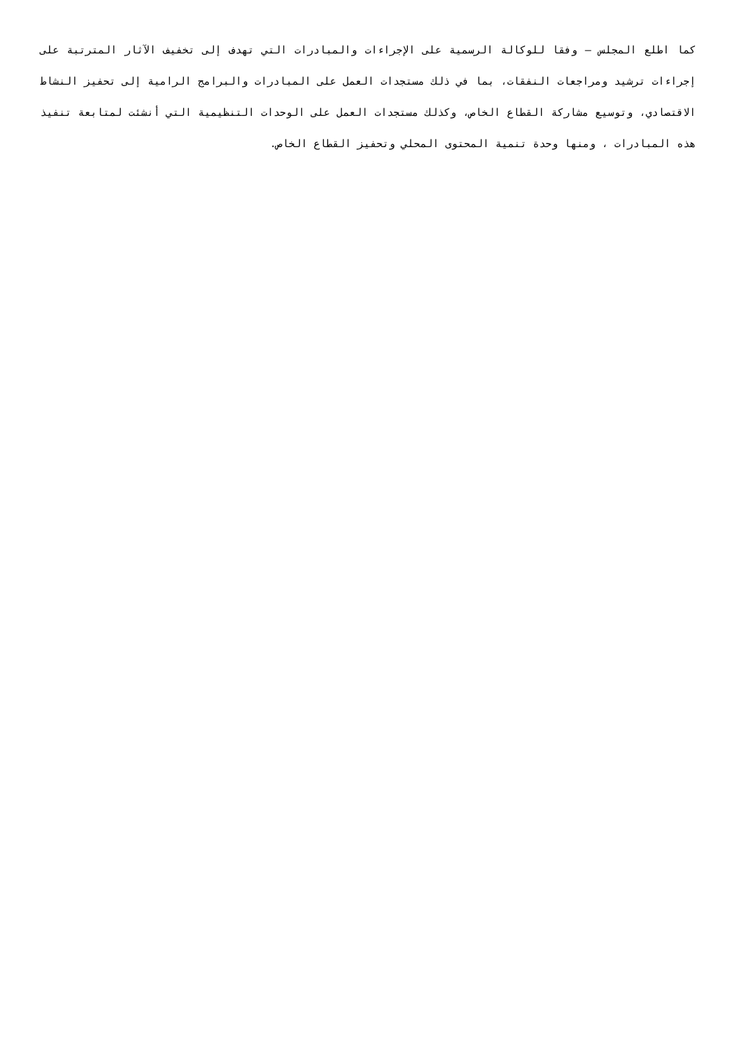كما اطلع المجلس – وفقا للوكالة الرسمية على الإجراءات والمبادرات التي تهدف إلى تخفيف الآثار المترتبة على إجراءات ترشيد ومراجعات النفقات، بما في ذلك مستجدات العمل على المبادرات والبرامج الرامية إلى تحفيز النشاط الاقتصادي، وتوسيع مشاركة القطاع الخاص، وكذلك مستجدات العمل على الوحدات التنظيمية التي أنشئت لمتابعة تنفيذ هذه المبادرات ، ومنها وحدة تنمية المحتوى المحلي وتحفيز القطاع الخاص.